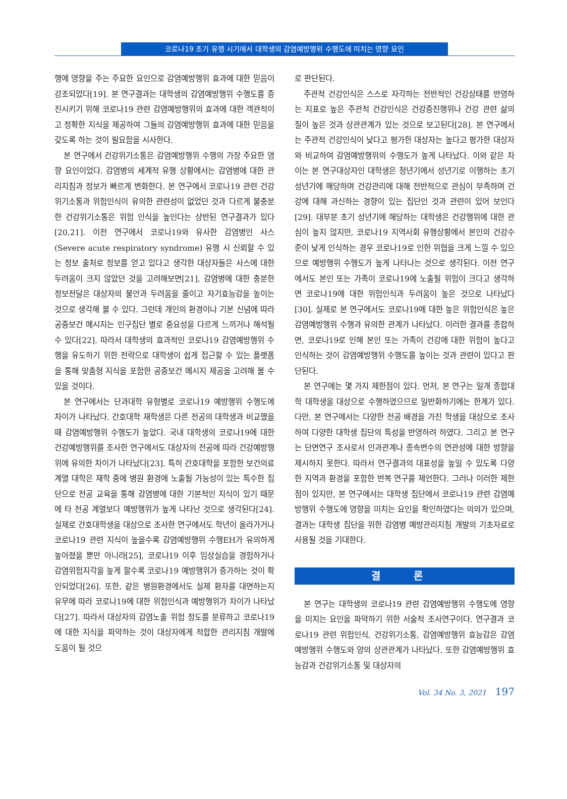코로나19 초기 유행 시기에서 대학생의 감염예방행위 수행도에 미치는 영향 요인
행에 영향을 주는 주요한 요인으로 감염예방행위 효과에 대한 믿음이 강조되었다[19]. 본 연구결과는 대학생의 감염예방행위 수행도를 증진시키기 위해 코로나19 관련 감염예방행위의 효과에 대한 객관적이고 정확한 지식을 제공하여 그들의 감염예방행위 효과에 대한 믿음을 갖도록 하는 것이 필요함을 시사한다.
본 연구에서 건강위기소통은 감염예방행위 수행의 가장 주요한 영향 요인이었다. 감염병의 세계적 유행 상황에서는 감염병에 대한 관리지침과 정보가 빠르게 변화한다. 본 연구에서 코로나19 관련 건강위기소통과 위험인식이 유의한 관련성이 없었던 것과 다르게 불충분한 건강위기소통은 위험 인식을 높인다는 상반된 연구결과가 있다[20,21]. 이전 연구에서 코로나19와 유사한 감염병인 사스(Severe acute respiratory syndrome) 유행 시 신뢰할 수 있는 정보 출처로 정보를 얻고 있다고 생각한 대상자들은 사스에 대한 두려움이 크지 않았던 것을 고려해보면[21], 감염병에 대한 충분한 정보전달은 대상자의 불안과 두려움을 줄이고 자기효능감을 높이는 것으로 생각해 볼 수 있다. 그런데 개인의 환경이나 기본 신념에 따라 공중보건 메시지는 인구집단 별로 중요성을 다르게 느끼거나 해석될 수 있다[22]. 따라서 대학생의 효과적인 코로나19 감염예방행위 수행을 유도하기 위한 전략으로 대학생이 쉽게 접근할 수 있는 플랫폼을 통해 맞춤형 지식을 포함한 공중보건 메시지 제공을 고려해 볼 수 있을 것이다.
본 연구에서는 단과대학 유형별로 코로나19 예방행위 수행도에 차이가 나타났다. 간호대학 재학생은 다른 전공의 대학생과 비교했을 때 감염예방행위 수행도가 높았다. 국내 대학생의 코로나19에 대한 건강예방행위를 조사한 연구에서도 대상자의 전공에 따라 건강예방행위에 유의한 차이가 나타났다[23]. 특히 간호대학을 포함한 보건의료계열 대학은 재학 중에 병원 환경에 노출될 가능성이 있는 특수한 집단으로 전공 교육을 통해 감염병에 대한 기본적인 지식이 있기 때문에 타 전공 계열보다 예방행위가 높게 나타난 것으로 생각된다[24]. 실제로 간호대학생을 대상으로 조사한 연구에서도 학년이 올라가거나 코로나19 관련 지식이 높을수록 감염예방행위 수행EH가 유의하게 높아졌을 뿐만 아니라[25], 코로나19 이후 임상실습을 경험하거나 감염위험지각을 높게 할수록 코로나19 예방행위가 증가하는 것이 확인되었다[26]. 또한, 같은 병원환경에서도 실제 환자를 대면하는지 유무에 따라 코로나19에 대한 위험인식과 예방행위가 차이가 나타났다[27]. 따라서 대상자의 감염노출 위험 정도를 분류하고 코로나19에 대한 지식을 파악하는 것이 대상자에게 적합한 관리지침 개발에 도움이 될 것으
로 판단된다.
주관적 건강인식은 스스로 자각하는 전반적인 건강상태를 반영하는 지표로 높은 주관적 건강인식은 건강증진행위나 건강 관련 삶의 질이 높은 것과 상관관계가 있는 것으로 보고된다[28]. 본 연구에서는 주관적 건강인식이 낮다고 평가한 대상자는 높다고 평가한 대상자와 비교하여 감염예방행위의 수행도가 높게 나타났다. 이와 같은 차이는 본 연구대상자인 대학생은 청년기에서 성년기로 이행하는 초기 성년기에 해당하며 건강관리에 대해 전반적으로 관심이 부족하며 건강에 대해 과신하는 경향이 있는 집단인 것과 관련이 있어 보인다[29]. 대부분 초기 성년기에 해당하는 대학생은 건강행위에 대한 관심이 높지 않지만, 코로나19 지역사회 유행상황에서 본인의 건강수준이 낮게 인식하는 경우 코로나19로 인한 위협을 크게 느낄 수 있으므로 예방행위 수행도가 높게 나타나는 것으로 생각된다. 이전 연구에서도 본인 또는 가족이 코로나19에 노출될 위험이 크다고 생각하면 코로나19에 대한 위험인식과 두려움이 높은 것으로 나타났다[30]. 실제로 본 연구에서도 코로나19에 대한 높은 위험인식은 높은 감염예방행위 수행과 유의한 관계가 나타났다. 이러한 결과를 종합하면, 코로나19로 인해 본인 또는 가족이 건강에 대한 위험이 높다고 인식하는 것이 감염예방행위 수행도를 높이는 것과 관련이 있다고 판단된다.
본 연구에는 몇 가지 제한점이 있다. 먼저, 본 연구는 일개 종합대학 대학생을 대상으로 수행하였으므로 일반화하기에는 한계가 있다. 다만, 본 연구에서는 다양한 전공 배경을 가진 학생을 대상으로 조사하여 다양한 대학생 집단의 특성을 반영하려 하였다. 그리고 본 연구는 단면연구 조사로서 인과관계나 종속변수의 연관성에 대한 방향을 제시하지 못한다. 따라서 연구결과의 대표성을 높일 수 있도록 다양한 지역과 환경을 포함한 반복 연구를 제언한다. 그러나 이러한 제한점이 있지만, 본 연구에서는 대학생 집단에서 코로나19 관련 감염예방행위 수행도에 영향을 미치는 요인을 확인하였다는 의의가 있으며, 결과는 대학생 집단을 위한 감염병 예방관리지침 개발의 기초자료로 사용될 것을 기대한다.
결 론
본 연구는 대학생의 코로나19 관련 감염예방행위 수행도에 영향을 미치는 요인을 파악하기 위한 서술적 조사연구이다. 연구결과 코로나19 관련 위험인식, 건강위기소통, 감염예방행위 효능감은 감염예방행위 수행도와 양의 상관관계가 나타났다. 또한 감염예방행위 효능감과 건강위기소통 및 대상자의
Vol. 34 No. 3, 2021 197